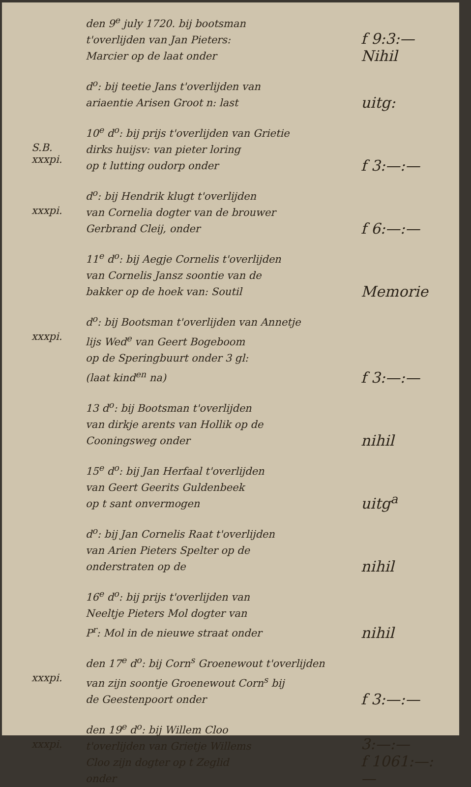den 9<sup>e</sup> july 1720. bij bootsman
t'overlijden van Jan Pieters:
Marcier op de laat onder
f 9:3:—
Nihil
d<sup>o</sup>: bij teetie Jans t'overlijden van
ariaentie Arisen Groot n: last
uitg:
S.B.
xxxpi.
10<sup>e</sup> d<sup>o</sup>: bij prijs t'overlijden van Grietie
dirks huijsv: van pieter loring
op t lutting oudorp onder
f 3:—:—
xxxpi.
d<sup>o</sup>: bij Hendrik klugt t'overlijden
van Cornelia dogter van de brouwer
Gerbrand Cleij, onder
f 6:—:—
11<sup>e</sup> d<sup>o</sup>: bij Aegje Cornelis t'overlijden
van Cornelis Jansz soontie van de
bakker op de hoek van: Soutil
Memorie
xxxpi.
d<sup>o</sup>: bij Bootsman t'overlijden van Annetje
lijs Wed<sup>e</sup> van Geert Bogeboom
op de Speringbuurt onder 3 gl:
(laat kind<sup>en</sup> na)
f 3:—:—
13 d<sup>o</sup>: bij Bootsman t'overlijden
van dirkje arents van Hollik op de
Cooningsweg onder
nihil
15<sup>e</sup> d<sup>o</sup>: bij Jan Herfaal t'overlijden
van Geert Geerits Guldenbeek
op t sant onvermogen
uitg<sup>a</sup>
d<sup>o</sup>: bij Jan Cornelis Raat t'overlijden
van Arien Pieters Spelter op de
onderstraten op de
nihil
16<sup>e</sup> d<sup>o</sup>: bij prijs t'overlijden van
Neeltje Pieters Mol dogter van
P<sup>r</sup>: Mol in de nieuwe straat onder
nihil
xxxpi.
den 17<sup>e</sup> d<sup>o</sup>: bij Corn<sup>s</sup> Groenewout t'overlijden
van zijn soontje Groenewout Corn<sup>s</sup> bij
de Geestenpoort onder
f 3:—:—
xxxpi.
den 19<sup>e</sup> d<sup>o</sup>: bij Willem Cloo
t'overlijden van Grietje Willems
Cloo zijn dogter op t Zeglid
onder
3:—:—
f 1061:—:—